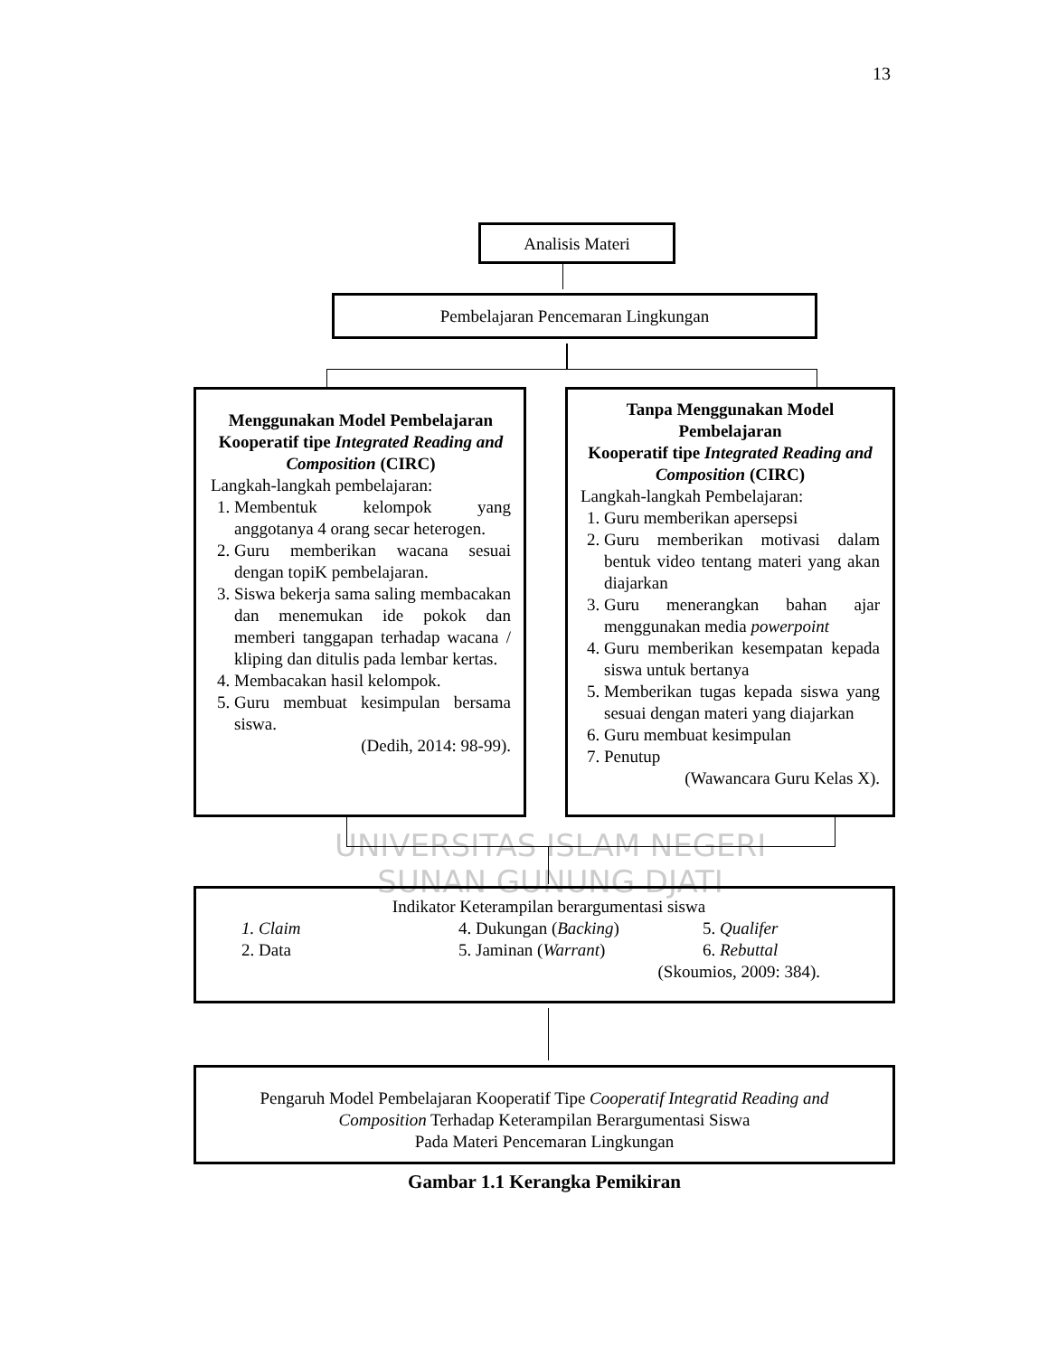13
UNIVERSITAS ISLAM NEGERI
SUNAN GUNUNG DJATI
Analisis Materi
Pembelajaran Pencemaran Lingkungan
Menggunakan Model Pembelajaran Kooperatif tipe Integrated Reading and Composition (CIRC)
Langkah-langkah pembelajaran:
1. Membentuk kelompok yang anggotanya 4 orang secar heterogen.
2. Guru memberikan wacana sesuai dengan topiK pembelajaran.
3. Siswa bekerja sama saling membacakan dan menemukan ide pokok dan memberi tanggapan terhadap wacana / kliping dan ditulis pada lembar kertas.
4. Membacakan hasil kelompok.
5. Guru membuat kesimpulan bersama siswa.
(Dedih, 2014: 98-99).
Tanpa Menggunakan Model Pembelajaran
Kooperatif tipe Integrated Reading and Composition (CIRC)
Langkah-langkah Pembelajaran:
1. Guru memberikan apersepsi
2. Guru memberikan motivasi dalam bentuk video tentang materi yang akan diajarkan
3. Guru menerangkan bahan ajar menggunakan media powerpoint
4. Guru memberikan kesempatan kepada siswa untuk bertanya
5. Memberikan tugas kepada siswa yang sesuai dengan materi yang diajarkan
6. Guru membuat kesimpulan
7. Penutup
(Wawancara Guru Kelas X).
Indikator Keterampilan berargumentasi siswa
1. Claim 4. Dukungan (Backing) 5. Qualifer 2. Data 5. Jaminan (Warrant) 6. Rebuttal
(Skoumios, 2009: 384).
Pengaruh Model Pembelajaran Kooperatif Tipe Cooperatif Integratid Reading and
Composition Terhadap Keterampilan Berargumentasi Siswa
Pada Materi Pencemaran Lingkungan
Gambar 1.1 Kerangka Pemikiran